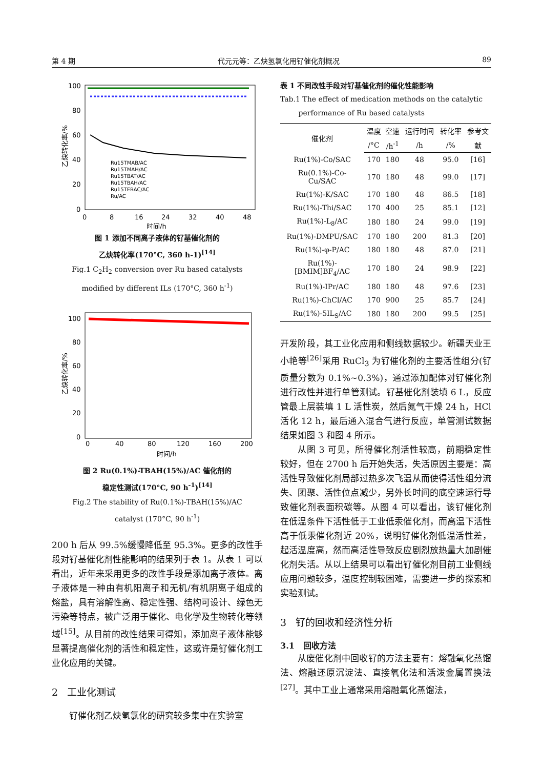第 4 期 代元元等：乙炔氢氯化用钌催化剂概况 89
100
80
60
40
20
0
0
8
16
24
32
40
48
时间/h
乙炔转化率/%
Ru15TMAB/AC
Ru15TMAH/AC
Ru15TBAT/AC
Ru15TBAH/AC
Ru15TEBAC/AC
Ru/AC
图 1 添加不同离子液体的钌基催化剂的
乙炔转化率(170°C, 360 h-1)<sup>[14]</sup>
Fig.1 C<sub>2</sub>H<sub>2</sub> conversion over Ru based catalysts
modified by different ILs (170°C, 360 h<sup>-1</sup>)
100
80
60
40
20
0
0
40
80
120
160
200
时间/h
乙炔转化率/%
图 2 Ru(0.1%)-TBAH(15%)/AC 催化剂的
稳定性测试(170°C, 90 h<sup>-1</sup>)<sup>[14]</sup>
Fig.2 The stability of Ru(0.1%)-TBAH(15%)/AC
catalyst (170°C, 90 h<sup>-1</sup>)
200 h 后从 99.5%缓慢降低至 95.3%。更多的改性手段对钌基催化剂性能影响的结果列于表 1。从表 1 可以看出，近年来采用更多的改性手段是添加离子液体。离子液体是一种由有机阳离子和无机/有机阴离子组成的熔盐，具有溶解性高、稳定性强、结构可设计、绿色无污染等特点，被广泛用于催化、电化学及生物转化等领域<sup>[15]</sup>。从目前的改性结果可得知，添加离子液体能够显著提高催化剂的活性和稳定性，这或许是钌催化剂工业化应用的关键。
2 工业化测试
钌催化剂乙炔氢氯化的研究较多集中在实验室
表 1 不同改性手段对钌基催化剂的催化性能影响
Tab.1 The effect of medication methods on the catalytic
performance of Ru based catalysts
| 催化剂 | 温度 | 空速 | 运行时间 | 转化率 | 参考文 |
| --- | --- | --- | --- | --- | --- |
| | /°C | /h<sup>-1</sup> | /h | /% | 献 |
| Ru(1%)-Co/SAC | 170 | 180 | 48 | 95.0 | [16] |
| Ru(0.1%)-Co- Cu/SAC | 170 | 180 | 48 | 99.0 | [17] |
| Ru(1%)-K/SAC | 170 | 180 | 48 | 86.5 | [18] |
| Ru(1%)-Thi/SAC | 170 | 400 | 25 | 85.1 | [12] |
| Ru(1%)-L<sub>8</sub>/AC | 180 | 180 | 24 | 99.0 | [19] |
| Ru(1%)-DMPU/SAC | 170 | 180 | 200 | 81.3 | [20] |
| Ru(1%)-φ-P/AC | 180 | 180 | 48 | 87.0 | [21] |
| Ru(1%)- [BMIM]BF<sub>4</sub>/AC | 170 | 180 | 24 | 98.9 | [22] |
| Ru(1%)-IPr/AC | 180 | 180 | 48 | 97.6 | [23] |
| Ru(1%)-ChCl/AC | 170 | 900 | 25 | 85.7 | [24] |
| Ru(1%)-5IL<sub>S</sub>/AC | 180 | 180 | 200 | 99.5 | [25] |
开发阶段，其工业化应用和侧线数据较少。新疆天业王小艳等<sup>[26]</sup>采用 RuCl<sub>3</sub> 为钌催化剂的主要活性组分(钌质量分数为 0.1%~0.3%)，通过添加配体对钌催化剂进行改性并进行单管测试。钌基催化剂装填 6 L，反应管最上层装填 1 L 活性炭，然后氮气干燥 24 h，HCl 活化 12 h，最后通入混合气进行反应，单管测试数据结果如图 3 和图 4 所示。
从图 3 可见，所得催化剂活性较高，前期稳定性较好，但在 2700 h 后开始失活，失活原因主要是：高活性导致催化剂局部过热多次飞温从而使得活性组分流失、团聚、活性位点减少，另外长时间的底空速运行导致催化剂表面积碳等。从图 4 可以看出，该钌催化剂在低温条件下活性低于工业低汞催化剂，而高温下活性高于低汞催化剂近 20%，说明钌催化剂低温活性差，起活温度高，然而高活性导致反应剧烈放热量大加剧催化剂失活。从以上结果可以看出钌催化剂目前工业侧线应用问题较多，温度控制较困难，需要进一步的探索和实验测试。
3 钌的回收和经济性分析
3.1 回收方法
从废催化剂中回收钌的方法主要有：熔融氧化蒸馏法、熔融还原沉淀法、直接氧化法和活泼金属置换法<sup>[27]</sup>。其中工业上通常采用熔融氧化蒸馏法，